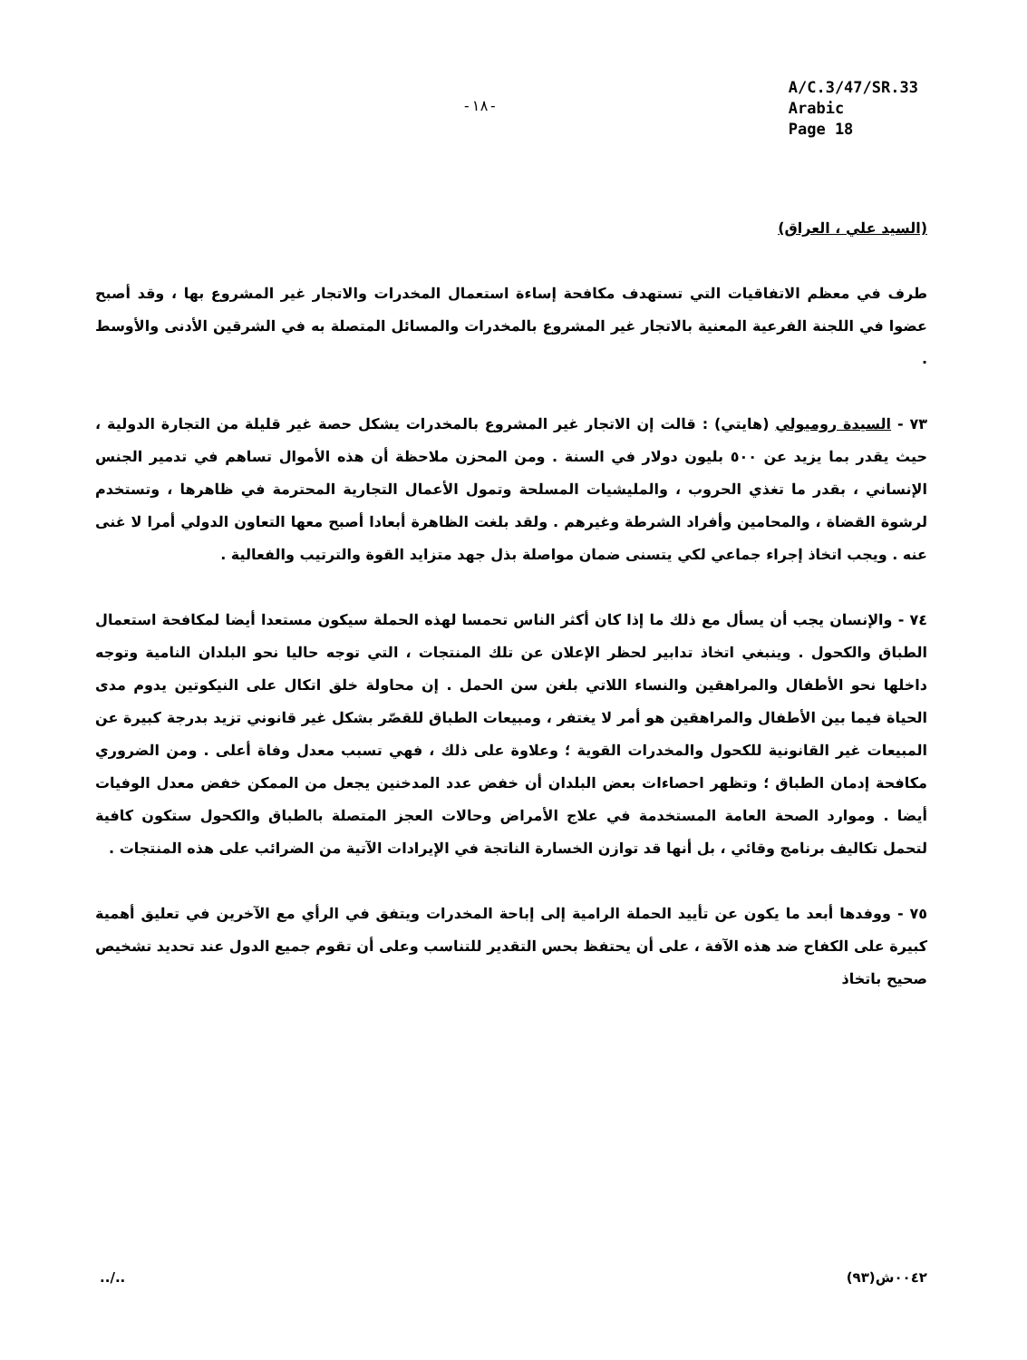-١٨-
A/C.3/47/SR.33
Arabic
Page 18
(السيد علي ، العراق)
طرف في معظم الاتفاقيات التي تستهدف مكافحة إساءة استعمال المخدرات والاتجار غير المشروع بها ، وقد أصبح عضوا في اللجنة الفرعية المعنية بالاتجار غير المشروع بالمخدرات والمسائل المتصلة به في الشرقين الأدنى والأوسط .
٧٣ - السيدة روميولي (هايتي) : قالت إن الاتجار غير المشروع بالمخدرات يشكل حصة غير قليلة من التجارة الدولية ، حيث يقدر بما يزيد عن ٥٠٠ بليون دولار في السنة . ومن المحزن ملاحظة أن هذه الأموال تساهم في تدمير الجنس الإنساني ، بقدر ما تغذي الحروب ، والمليشيات المسلحة وتمول الأعمال التجارية المحترمة في ظاهرها ، وتستخدم لرشوة القضاة ، والمحامين وأفراد الشرطة وغيرهم . ولقد بلغت الظاهرة أبعادا أصبح معها التعاون الدولي أمرا لا غنى عنه . ويجب اتخاذ إجراء جماعي لكي يتسنى ضمان مواصلة بذل جهد متزايد القوة والترتيب والفعالية .
٧٤ - والإنسان يجب أن يسأل مع ذلك ما إذا كان أكثر الناس تحمسا لهذه الحملة سيكون مستعدا أيضا لمكافحة استعمال الطباق والكحول . وينبغي اتخاذ تدابير لحظر الإعلان عن تلك المنتجات ، التي توجه حاليا نحو البلدان النامية وتوجه داخلها نحو الأطفال والمراهقين والنساء اللاتي بلغن سن الحمل . إن محاولة خلق اتكال على النيكوتين يدوم مدى الحياة فيما بين الأطفال والمراهقين هو أمر لا يغتفر ، ومبيعات الطباق للقصّر بشكل غير قانوني تزيد بدرجة كبيرة عن المبيعات غير القانونية للكحول والمخدرات القوية ؛ وعلاوة على ذلك ، فهي تسبب معدل وفاة أعلى . ومن الضروري مكافحة إدمان الطباق ؛ وتظهر احصاءات بعض البلدان أن خفض عدد المدخنين يجعل من الممكن خفض معدل الوفيات أيضا . وموارد الصحة العامة المستخدمة في علاج الأمراض وحالات العجز المتصلة بالطباق والكحول ستكون كافية لتحمل تكاليف برنامج وقائي ، بل أنها قد توازن الخسارة الناتجة في الإيرادات الآتية من الضرائب على هذه المنتجات .
٧٥ - ووفدها أبعد ما يكون عن تأييد الحملة الرامية إلى إباحة المخدرات ويتفق في الرأي مع الآخرين في تعليق أهمية كبيرة على الكفاح ضد هذه الآفة ، على أن يحتفظ بحس التقدير للتناسب وعلى أن تقوم جميع الدول عند تحديد تشخيص صحيح باتخاذ
../.. ٠٠٤٢ش(٩٣)